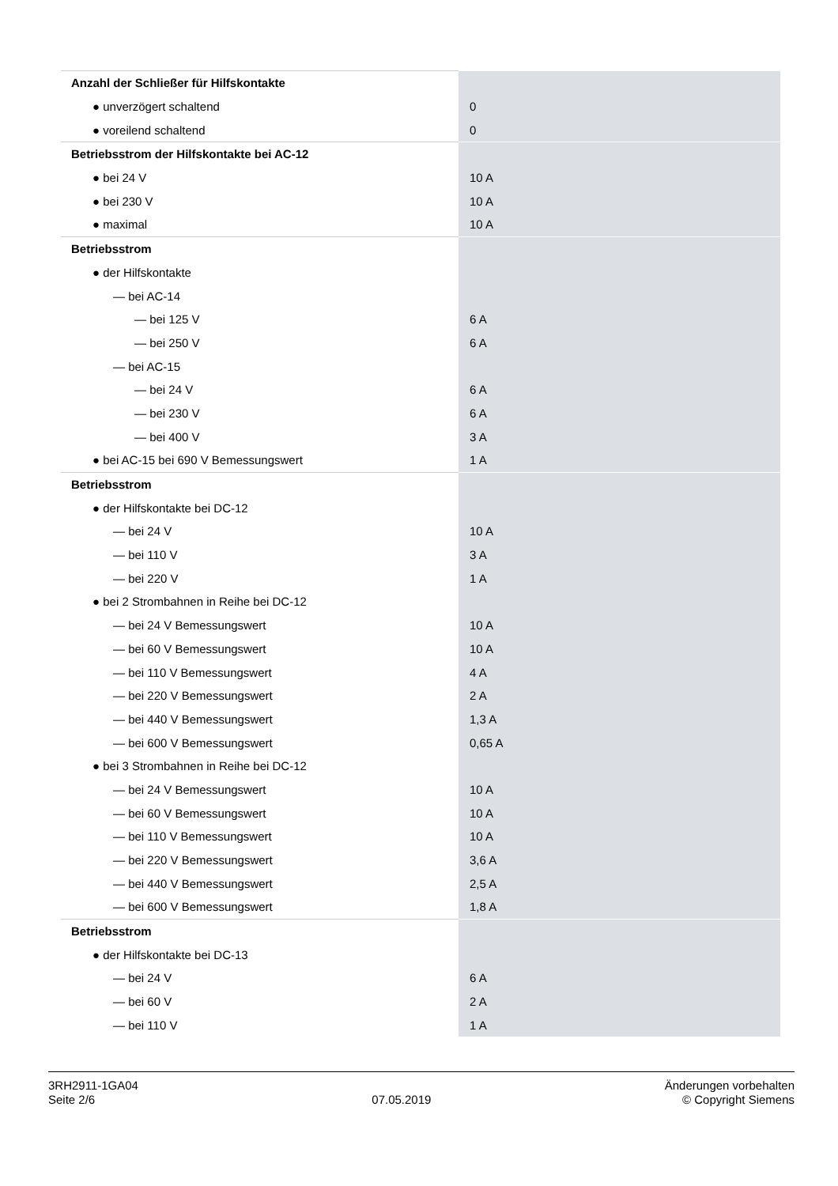| Anzahl der Schließer für Hilfskontakte | |
| ● unverzögert schaltend | 0 |
| ● voreilend schaltend | 0 |
| Betriebsstrom der Hilfskontakte bei AC-12 | |
| ● bei 24 V | 10 A |
| ● bei 230 V | 10 A |
| ● maximal | 10 A |
| Betriebsstrom | |
| ● der Hilfskontakte | |
| — bei AC-14 | |
| — bei 125 V | 6 A |
| — bei 250 V | 6 A |
| — bei AC-15 | |
| — bei 24 V | 6 A |
| — bei 230 V | 6 A |
| — bei 400 V | 3 A |
| ● bei AC-15 bei 690 V Bemessungswert | 1 A |
| Betriebsstrom | |
| ● der Hilfskontakte bei DC-12 | |
| — bei 24 V | 10 A |
| — bei 110 V | 3 A |
| — bei 220 V | 1 A |
| ● bei 2 Strombahnen in Reihe bei DC-12 | |
| — bei 24 V Bemessungswert | 10 A |
| — bei 60 V Bemessungswert | 10 A |
| — bei 110 V Bemessungswert | 4 A |
| — bei 220 V Bemessungswert | 2 A |
| — bei 440 V Bemessungswert | 1,3 A |
| — bei 600 V Bemessungswert | 0,65 A |
| ● bei 3 Strombahnen in Reihe bei DC-12 | |
| — bei 24 V Bemessungswert | 10 A |
| — bei 60 V Bemessungswert | 10 A |
| — bei 110 V Bemessungswert | 10 A |
| — bei 220 V Bemessungswert | 3,6 A |
| — bei 440 V Bemessungswert | 2,5 A |
| — bei 600 V Bemessungswert | 1,8 A |
| Betriebsstrom | |
| ● der Hilfskontakte bei DC-13 | |
| — bei 24 V | 6 A |
| — bei 60 V | 2 A |
| — bei 110 V | 1 A |
3RH2911-1GA04
Seite 2/6
07.05.2019
Änderungen vorbehalten
© Copyright Siemens